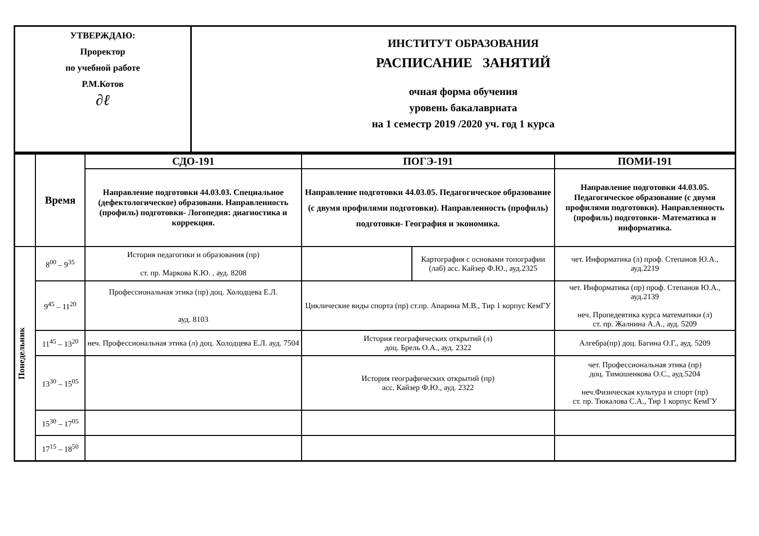| УТВЕРЖДАЮ: Проректор по учебной работе Р.М.Котов ∂ℓ | ИНСТИТУТ ОБРАЗОВАНИЯ РАСПИСАНИЕ ЗАНЯТИЙ очная форма обучения уровень бакалавриата на 1 семестр 2019 /2020 уч. год 1 курса |
| | Время | СДО-191 | ПОГЭ-191 | | ПОМИ-191 |
| | | Направление подготовки 44.03.03. Специальное (дефектологическое) образовани. Направленность (профиль) подготовки- Логопедия: диагностика и коррекция. | Направление подготовки 44.03.05. Педагогическое образование (с двумя профилями подготовки). Направленность (профиль) подготовки- География и экономика. | | Направление подготовки 44.03.05. Педагогическое образование (с двумя профилями подготовки). Направленность (профиль) подготовки- Математика и информатика. |
| Понедельник | 8<sup>00</sup> – 9<sup>35</sup> | История педагогики и образования (пр) ст. пр. Маркова К.Ю. , ауд. 8208 | | Картография с основами топографии (лаб) асс. Кайзер Ф.Ю., ауд.2325 | чет. Информатика (л) проф. Степанов Ю.А., ауд.2219 |
| | 9<sup>45</sup> – 11<sup>20</sup> | Профессиональная этика (пр) доц. Холодцева Е.Л. ауд. 8103 | Циклические виды спорта (пр) ст.пр. Апарина М.В., Тир 1 корпус КемГУ | | чет. Информатика (пр) проф. Степанов Ю.А., ауд.2139 неч. Пропедевтика курса математики (л) ст. пр. Жалнина А.А., ауд. 5209 |
| | 11<sup>45</sup> – 13<sup>20</sup> | неч. Профессиональная этика (л) доц. Холодцева Е.Л. ауд. 7504 | История географических открытий (л) доц. Брель О.А., ауд. 2322 | | Алгебра(пр) доц. Багина О.Г., ауд. 5209 |
| | 13<sup>30</sup> – 15<sup>05</sup> | | История географических открытий (пр) асс. Кайзер Ф.Ю., ауд. 2322 | | чет. Профессиональная этика (пр) доц. Тимошенкова О.С., ауд.5204 неч.Физическая культура и спорт (пр) ст. пр. Тюкалова С.А., Тир 1 корпус КемГУ |
| | 15<sup>30</sup> – 17<sup>05</sup> | | | | |
| | 17<sup>15</sup> – 18<sup>50</sup> | | | | |